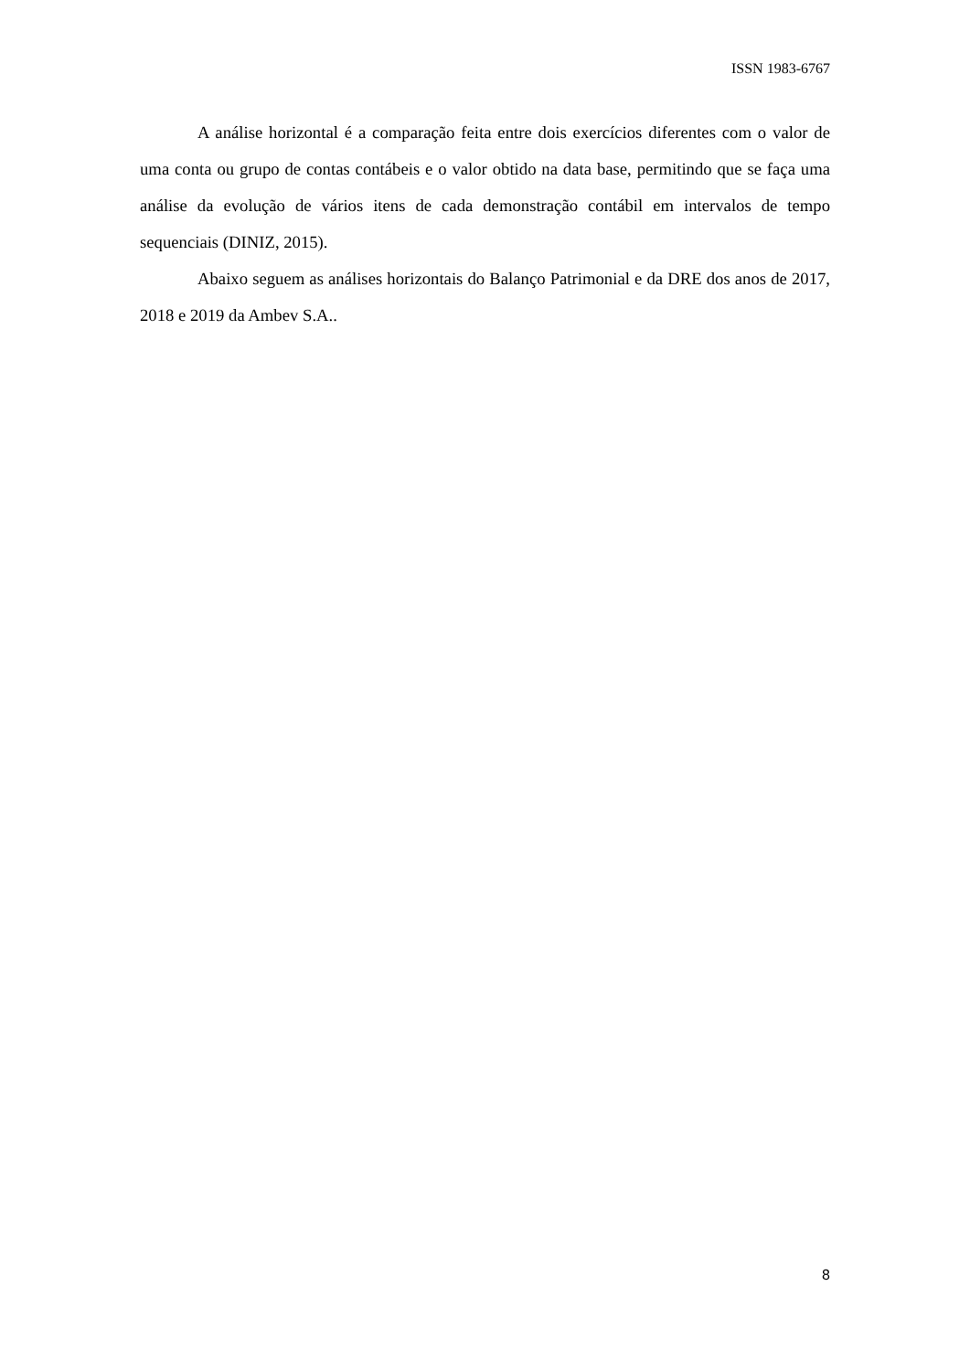ISSN 1983-6767
A análise horizontal é a comparação feita entre dois exercícios diferentes com o valor de uma conta ou grupo de contas contábeis e o valor obtido na data base, permitindo que se faça uma análise da evolução de vários itens de cada demonstração contábil em intervalos de tempo sequenciais (DINIZ, 2015).
Abaixo seguem as análises horizontais do Balanço Patrimonial e da DRE dos anos de 2017, 2018 e 2019 da Ambev S.A..
8